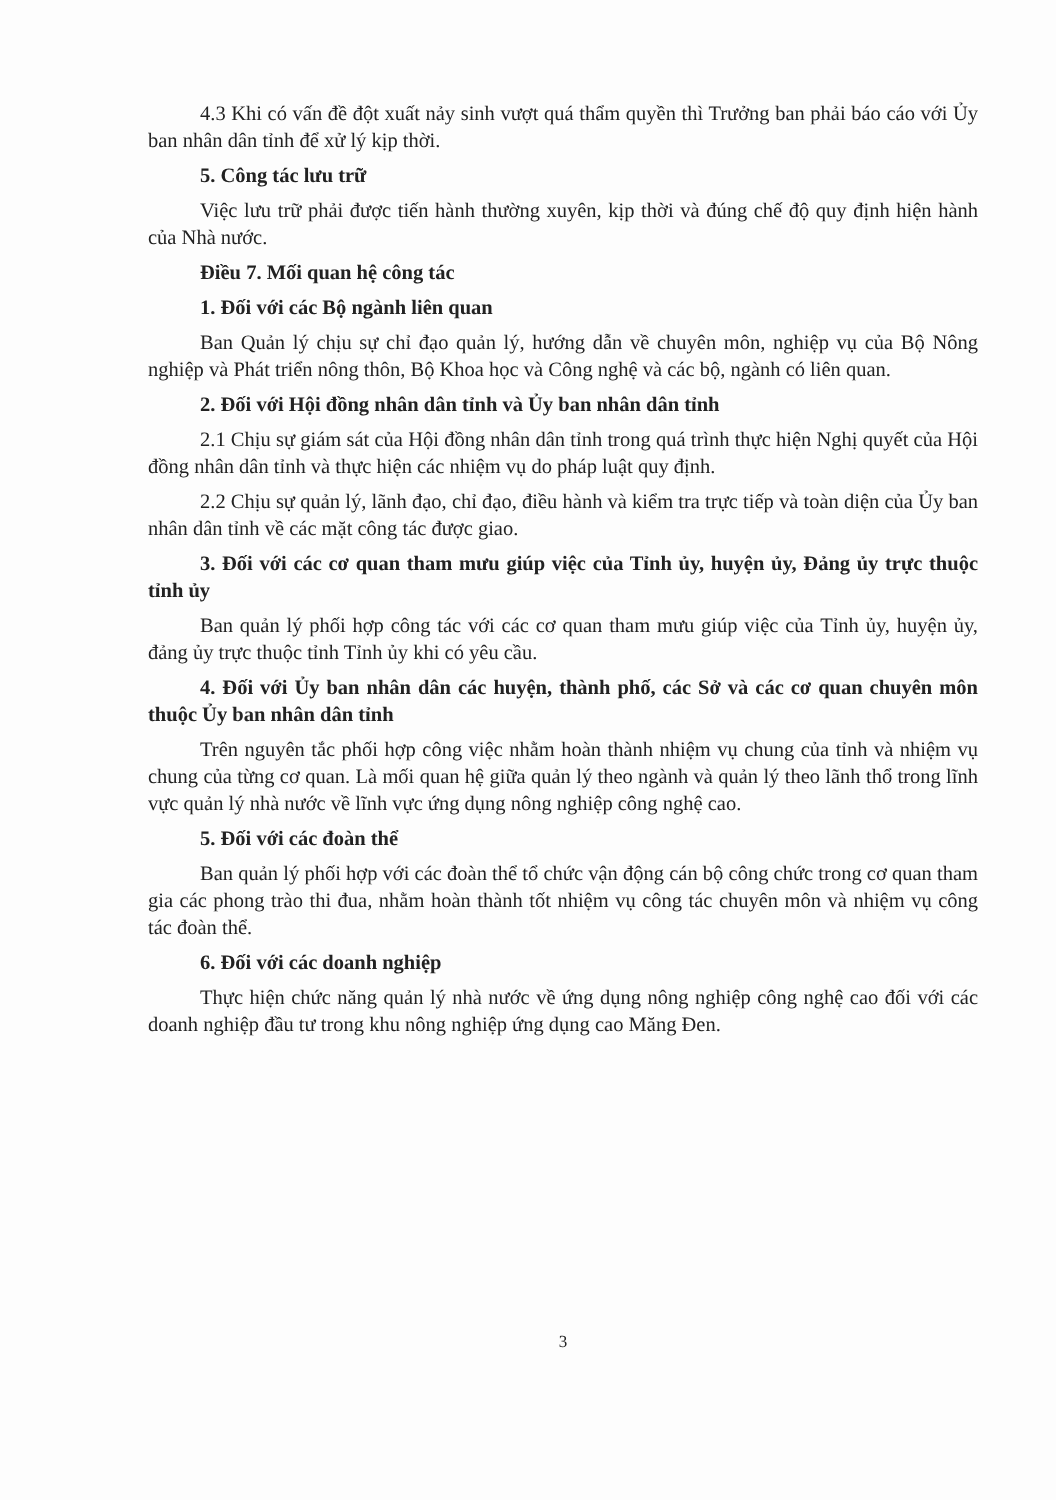4.3 Khi có vấn đề đột xuất nảy sinh vượt quá thẩm quyền thì Trưởng ban phải báo cáo với Ủy ban nhân dân tỉnh để xử lý kịp thời.
5. Công tác lưu trữ
Việc lưu trữ phải được tiến hành thường xuyên, kịp thời và đúng chế độ quy định hiện hành của Nhà nước.
Điều 7. Mối quan hệ công tác
1. Đối với các Bộ ngành liên quan
Ban Quản lý chịu sự chỉ đạo quản lý, hướng dẫn về chuyên môn, nghiệp vụ của Bộ Nông nghiệp và Phát triển nông thôn, Bộ Khoa học và Công nghệ và các bộ, ngành có liên quan.
2. Đối với Hội đồng nhân dân tỉnh và Ủy ban nhân dân tỉnh
2.1 Chịu sự giám sát của Hội đồng nhân dân tỉnh trong quá trình thực hiện Nghị quyết của Hội đồng nhân dân tỉnh và thực hiện các nhiệm vụ do pháp luật quy định.
2.2 Chịu sự quản lý, lãnh đạo, chỉ đạo, điều hành và kiểm tra trực tiếp và toàn diện của Ủy ban nhân dân tỉnh về các mặt công tác được giao.
3. Đối với các cơ quan tham mưu giúp việc của Tỉnh ủy, huyện ủy, Đảng ủy trực thuộc tỉnh ủy
Ban quản lý phối hợp công tác với các cơ quan tham mưu giúp việc của Tỉnh ủy, huyện ủy, đảng ủy trực thuộc tỉnh Tỉnh ủy khi có yêu cầu.
4. Đối với Ủy ban nhân dân các huyện, thành phố, các Sở và các cơ quan chuyên môn thuộc Ủy ban nhân dân tỉnh
Trên nguyên tắc phối hợp công việc nhằm hoàn thành nhiệm vụ chung của tỉnh và nhiệm vụ chung của từng cơ quan. Là mối quan hệ giữa quản lý theo ngành và quản lý theo lãnh thổ trong lĩnh vực quản lý nhà nước về lĩnh vực ứng dụng nông nghiệp công nghệ cao.
5. Đối với các đoàn thể
Ban quản lý phối hợp với các đoàn thể tổ chức vận động cán bộ công chức trong cơ quan tham gia các phong trào thi đua, nhằm hoàn thành tốt nhiệm vụ công tác chuyên môn và nhiệm vụ công tác đoàn thể.
6. Đối với các doanh nghiệp
Thực hiện chức năng quản lý nhà nước về ứng dụng nông nghiệp công nghệ cao đối với các doanh nghiệp đầu tư trong khu nông nghiệp ứng dụng cao Măng Đen.
3